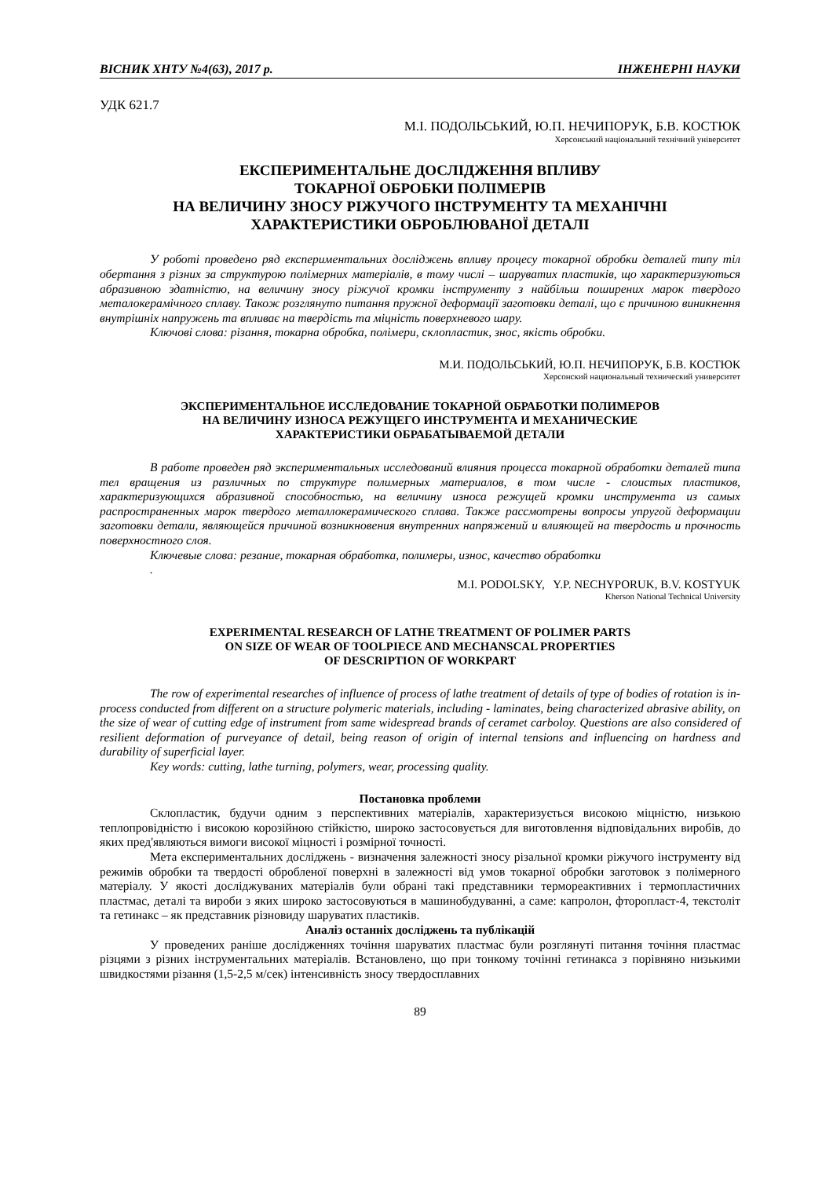ВІСНИК ХНТУ №4(63), 2017 р. ІНЖЕНЕРНІ НАУКИ
УДК 621.7
М.І. ПОДОЛЬСЬКИЙ, Ю.П. НЕЧИПОРУК, Б.В. КОСТЮК
Херсонський національний технічний університет
ЕКСПЕРИМЕНТАЛЬНЕ ДОСЛІДЖЕННЯ ВПЛИВУ
ТОКАРНОЇ ОБРОБКИ ПОЛІМЕРІВ
НА ВЕЛИЧИНУ ЗНОСУ РІЖУЧОГО ІНСТРУМЕНТУ ТА МЕХАНІЧНІ
ХАРАКТЕРИСТИКИ ОБРОБЛЮВАНОЇ ДЕТАЛІ
У роботі проведено ряд експериментальних досліджень впливу процесу токарної обробки деталей типу тіл обертання з різних за структурою полімерних матеріалів, в тому числі – шаруватих пластиків, що характеризуються абразивною здатністю, на величину зносу ріжучої кромки інструменту з найбільш поширених марок твердого металокерамічного сплаву. Також розглянуто питання пружної деформації заготовки деталі, що є причиною виникнення внутрішніх напружень та впливає на твердість та міцність поверхневого шару.
Ключові слова: різання, токарна обробка, полімери, склопластик, знос, якість обробки.
М.И. ПОДОЛЬСЬКИЙ, Ю.П. НЕЧИПОРУК, Б.В. КОСТЮК
Херсонский национальный технический университет
ЭКСПЕРИМЕНТАЛЬНОЕ ИССЛЕДОВАНИЕ ТОКАРНОЙ ОБРАБОТКИ ПОЛИМЕРОВ
НА ВЕЛИЧИНУ ИЗНОСА РЕЖУЩЕГО ИНСТРУМЕНТА И МЕХАНИЧЕСКИЕ
ХАРАКТЕРИСТИКИ ОБРАБАТЫВАЕМОЙ ДЕТАЛИ
В работе проведен ряд экспериментальных исследований влияния процесса токарной обработки деталей типа тел вращения из различных по структуре полимерных материалов, в том числе - слоистых пластиков, характеризующихся абразивной способностью, на величину износа режущей кромки инструмента из самых распространенных марок твердого металлокерамического сплава. Также рассмотрены вопросы упругой деформации заготовки детали, являющейся причиной возникновения внутренних напряжений и влияющей на твердость и прочность поверхностного слоя.
Ключевые слова: резание, токарная обработка, полимеры, износ, качество обработки
.
M.I. PODOLSKY, Y.P. NECHYPORUK, B.V. KOSTYUK
Kherson National Technical University
EXPERIMENTAL RESEARCH OF LATHE TREATMENT OF POLIMER PARTS
ON SIZE OF WEAR OF TOOLPIECE AND MECHANSCAL PROPERTIES
OF DESCRIPTION OF WORKPART
The row of experimental researches of influence of process of lathe treatment of details of type of bodies of rotation is in-process conducted from different on a structure polymeric materials, including - laminates, being characterized abrasive ability, on the size of wear of cutting edge of instrument from same widespread brands of ceramet carboloy. Questions are also considered of resilient deformation of purveyance of detail, being reason of origin of internal tensions and influencing on hardness and durability of superficial layer.
Key words: cutting, lathe turning, polymers, wear, processing quality.
Постановка проблеми
Склопластик, будучи одним з перспективних матеріалів, характеризується високою міцністю, низькою теплопровідністю і високою корозійною стійкістю, широко застосовується для виготовлення відповідальних виробів, до яких пред'являються вимоги високої міцності і розмірної точності.
Мета експериментальних досліджень - визначення залежності зносу різальної кромки ріжучого інструменту від режимів обробки та твердості обробленої поверхні в залежності від умов токарної обробки заготовок з полімерного матеріалу. У якості досліджуваних матеріалів були обрані такі представники термореактивних і термопластичних пластмас, деталі та вироби з яких широко застосовуються в машинобудуванні, а саме: капролон, фторопласт-4, текстоліт та гетинакс – як представник різновиду шаруватих пластиків.
Аналіз останніх досліджень та публікацій
У проведених раніше дослідженнях точіння шаруватих пластмас були розглянуті питання точіння пластмас різцями з різних інструментальних матеріалів. Встановлено, що при тонкому точінні гетинакса з порівняно низькими швидкостями різання (1,5-2,5 м/сек) інтенсивність зносу твердосплавних
89